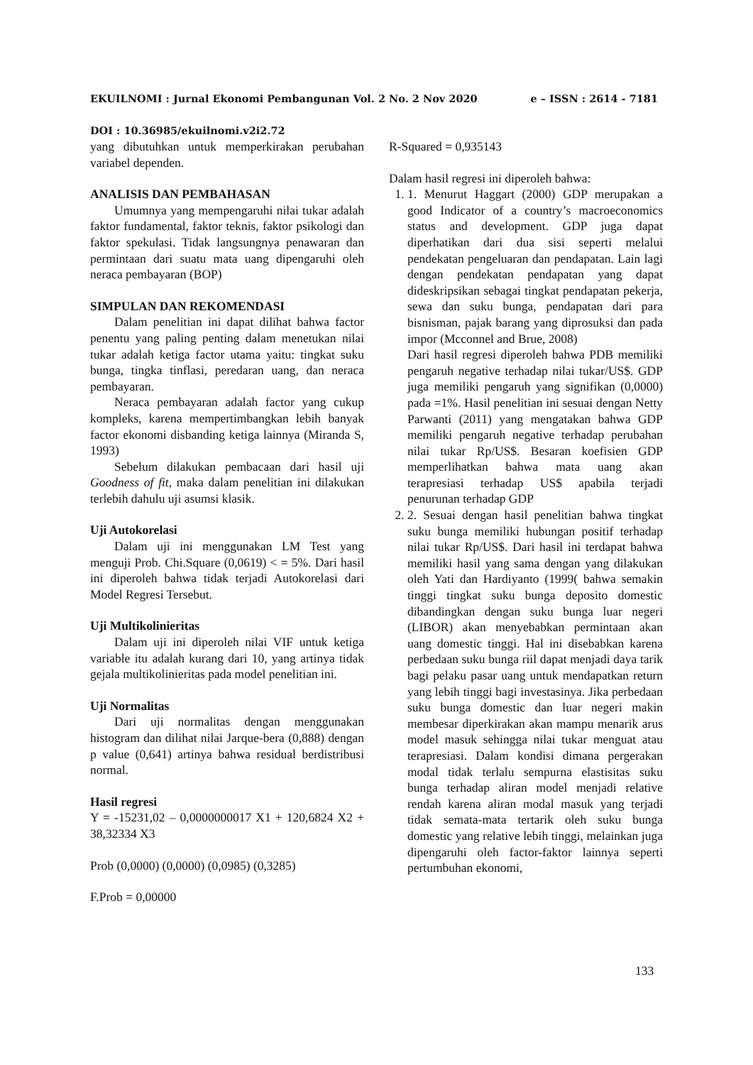e – ISSN : 2614 - 7181 EKUILNOMI : Jurnal Ekonomi Pembangunan Vol. 2 No. 2 Nov 2020
DOI : 10.36985/ekuilnomi.v2i2.72
yang dibutuhkan untuk memperkirakan perubahan variabel dependen.
ANALISIS DAN PEMBAHASAN
Umumnya yang mempengaruhi nilai tukar adalah faktor fundamental, faktor teknis, faktor psikologi dan faktor spekulasi. Tidak langsungnya penawaran dan permintaan dari suatu mata uang dipengaruhi oleh neraca pembayaran (BOP)
SIMPULAN DAN REKOMENDASI
Dalam penelitian ini dapat dilihat bahwa factor penentu yang paling penting dalam menetukan nilai tukar adalah ketiga factor utama yaitu: tingkat suku bunga, tingka tinflasi, peredaran uang, dan neraca pembayaran.
Neraca pembayaran adalah factor yang cukup kompleks, karena mempertimbangkan lebih banyak factor ekonomi disbanding ketiga lainnya (Miranda S, 1993)
Sebelum dilakukan pembacaan dari hasil uji Goodness of fit, maka dalam penelitian ini dilakukan terlebih dahulu uji asumsi klasik.
Uji Autokorelasi
Dalam uji ini menggunakan LM Test yang menguji Prob. Chi.Square (0,0619) < = 5%. Dari hasil ini diperoleh bahwa tidak terjadi Autokorelasi dari Model Regresi Tersebut.
Uji Multikolinieritas
Dalam uji ini diperoleh nilai VIF untuk ketiga variable itu adalah kurang dari 10, yang artinya tidak gejala multikolinieritas pada model penelitian ini.
Uji Normalitas
Dari uji normalitas dengan menggunakan histogram dan dilihat nilai Jarque-bera (0,888) dengan p value (0,641) artinya bahwa residual berdistribusi normal.
Hasil regresi
Y = -15231,02 – 0,0000000017 X1 + 120,6824 X2 + 38,32334 X3
Prob (0,0000) (0,0000) (0,0985) (0,3285)
F.Prob = 0,00000
R-Squared = 0,935143
Dalam hasil regresi ini diperoleh bahwa:
1. 1. Menurut Haggart (2000) GDP merupakan a good Indicator of a country’s macroeconomics status and development. GDP juga dapat diperhatikan dari dua sisi seperti melalui pendekatan pengeluaran dan pendapatan. Lain lagi dengan pendekatan pendapatan yang dapat dideskripsikan sebagai tingkat pendapatan pekerja, sewa dan suku bunga, pendapatan dari para bisnisman, pajak barang yang diprosuksi dan pada impor (Mcconnel and Brue, 2008)
Dari hasil regresi diperoleh bahwa PDB memiliki pengaruh negative terhadap nilai tukar/US$. GDP juga memiliki pengaruh yang signifikan (0,0000) pada =1%. Hasil penelitian ini sesuai dengan Netty Parwanti (2011) yang mengatakan bahwa GDP memiliki pengaruh negative terhadap perubahan nilai tukar Rp/US$. Besaran koefisien GDP memperlihatkan bahwa mata uang akan terapresiasi terhadap US$ apabila terjadi penurunan terhadap GDP
2. 2. Sesuai dengan hasil penelitian bahwa tingkat suku bunga memiliki hubungan positif terhadap nilai tukar Rp/US$. Dari hasil ini terdapat bahwa memiliki hasil yang sama dengan yang dilakukan oleh Yati dan Hardiyanto (1999( bahwa semakin tinggi tingkat suku bunga deposito domestic dibandingkan dengan suku bunga luar negeri (LIBOR) akan menyebabkan permintaan akan uang domestic tinggi. Hal ini disebabkan karena perbedaan suku bunga riil dapat menjadi daya tarik bagi pelaku pasar uang untuk mendapatkan return yang lebih tinggi bagi investasinya. Jika perbedaan suku bunga domestic dan luar negeri makin membesar diperkirakan akan mampu menarik arus model masuk sehingga nilai tukar menguat atau terapresiasi. Dalam kondisi dimana pergerakan modal tidak terlalu sempurna elastisitas suku bunga terhadap aliran model menjadi relative rendah karena aliran modal masuk yang terjadi tidak semata-mata tertarik oleh suku bunga domestic yang relative lebih tinggi, melainkan juga dipengaruhi oleh factor-faktor lainnya seperti pertumbuhan ekonomi,
133